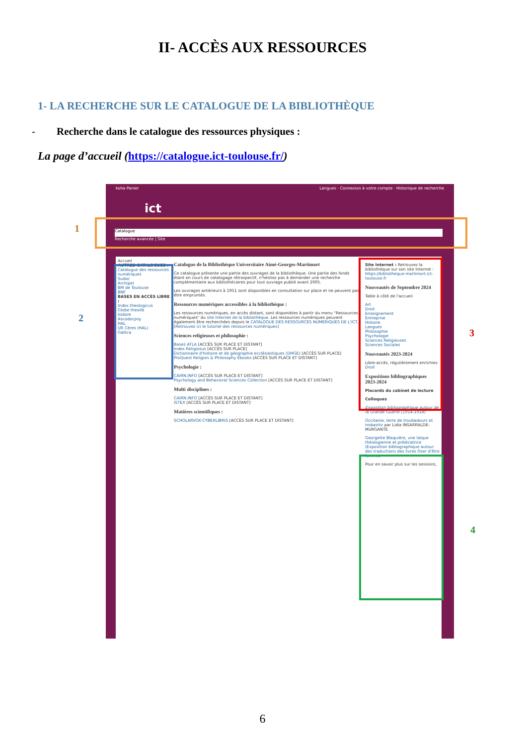II- ACCÈS AUX RESSOURCES
1- LA RECHERCHE SUR LE CATALOGUE DE LA BIBLIOTHÈQUE
- Recherche dans le catalogue des ressources physiques :
La page d’accueil (https://catalogue.ict-toulouse.fr/)
koha Panier Langues · Connexion à votre compte · Historique de recherche
ict
Catalogue
Recherche avancée | Site
Accueil
AUTRES CATALOGUES :
Catalogue des ressources numériques
Sudoc
Archipel
BM de Toulouse
BNF
BASES EN ACCÈS LIBRE :
Index theologicus
Globe theolib
Isidore
Ascodocpsy
HAL
UR Cères (HAL)
Gallica
Catalogue de la Bibliothèque Universitaire Aimé-Georges-Martimort
Ce catalogue présente une partie des ouvrages de la bibliothèque. Une partie des fonds étant en cours de catalogage rétrospectif, n'hésitez pas à demander une recherche complémentaire aux bibliothécaires pour tout ouvrage publié avant 2005.
Les ouvrages antérieurs à 1951 sont disponibles en consultation sur place et ne peuvent pas être empruntés.
Ressources numériques accessibles à la bibliothèque :
Les ressources numériques, en accès distant, sont disponibles à partir du menu "Ressources numériques" du site Internet de la bibliothèque. Les ressources numériques peuvent également être recherchées depuis le CATALOGUE DES RESSOURCES NUMÉRIQUES DE L'ICT. [Retrouvez ici le tutoriel des ressources numériques]
Sciences religieuses et philosophie :
Bases ATLA [ACCÈS SUR PLACE ET DISTANT]
Index Religiosus [ACCÈS SUR PLACE]
Dictionnaire d'histoire et de géographie ecclésiastiques (DHGE) [ACCÈS SUR PLACE]
ProQuest Religion & Philosophy Ebooks [ACCÈS SUR PLACE ET DISTANT]
Psychologie :
CAIRN.INFO [ACCÈS SUR PLACE ET DISTANT]
Psychology and Behavioral Sciences Collection [ACCÈS SUR PLACE ET DISTANT]
Multi disciplines :
CAIRN.INFO [ACCÈS SUR PLACE ET DISTANT]
ISTEX [ACCÈS SUR PLACE ET DISTANT]
Matières scientifiques :
SCHOLARVOX-CYBERLIBRIS [ACCÈS SUR PLACE ET DISTANT]
Site Internet : Retrouvez la bibliothèque sur son site Internet : https://bibliotheque-martimort.ict-toulouse.fr
Nouveautés de Septembre 2024
Table à côté de l'accueil
Art
Droit
Enseignement
Entreprise
Histoire
Langues
Philosophie
Psychologie
Sciences Religieuses
Sciences Sociales
Nouveautés 2023-2024
Libre-accès, régulièrement enrichies
Droit
Expositions bibliographiques 2023-2024
Placards du cabinet de lecture
Colloques
Exposition bibliographique autour de la Grande Guerre (1914-1918)
Occitanie, terre de troubadours et trobairitz par Lidia INSARRALDE-MURGANTE
Georgette Blaquière, une laïque théologienne et prédicatrice (Exposition bibliographique autour des traductions des livres Oser d'être femme)
Pour en savoir plus sur les sessions,
1
2
3
4
6